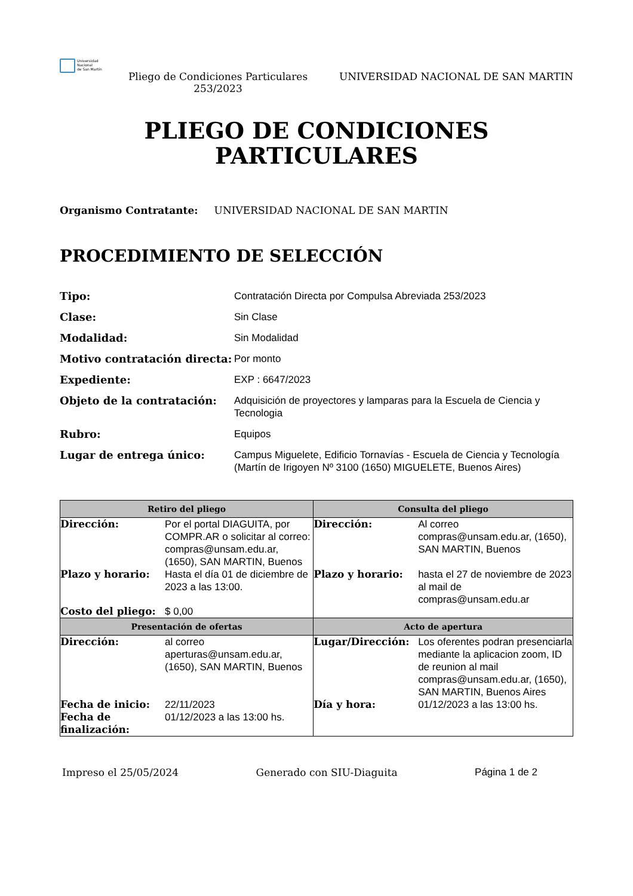Universidad
Nacional
de San Martín
Pliego de Condiciones Particulares 253/2023
UNIVERSIDAD NACIONAL DE SAN MARTIN
PLIEGO DE CONDICIONES
PARTICULARES
Organismo Contratante: UNIVERSIDAD NACIONAL DE SAN MARTIN
PROCEDIMIENTO DE SELECCIÓN
| Tipo: | Contratación Directa por Compulsa Abreviada 253/2023 |
| Clase: | Sin Clase |
| Modalidad: | Sin Modalidad |
| Motivo contratación directa: | Por monto |
| Expediente: | EXP : 6647/2023 |
| Objeto de la contratación: | Adquisición de proyectores y lamparas para la Escuela de Ciencia y Tecnologia |
| Rubro: | Equipos |
| Lugar de entrega único: | Campus Miguelete, Edificio Tornavías - Escuela de Ciencia y Tecnología (Martín de Irigoyen Nº 3100 (1650) MIGUELETE, Buenos Aires) |
| Retiro del pliego | | Consulta del pliego | |
| --- | --- | --- | --- |
| Dirección: | Por el portal DIAGUITA, por COMPR.AR o solicitar al correo: compras@unsam.edu.ar, (1650), SAN MARTIN, Buenos | Dirección: | Al correo compras@unsam.edu.ar, (1650), SAN MARTIN, Buenos |
| Plazo y horario: | Hasta el día 01 de diciembre de 2023 a las 13:00. | Plazo y horario: | hasta el 27 de noviembre de 2023 al mail de compras@unsam.edu.ar |
| Costo del pliego: | $ 0,00 | | |
| Presentación de ofertas | | Acto de apertura | |
| Dirección: | al correo aperturas@unsam.edu.ar, (1650), SAN MARTIN, Buenos | Lugar/Dirección: | Los oferentes podran presenciarla mediante la aplicacion zoom, ID de reunion al mail compras@unsam.edu.ar, (1650), SAN MARTIN, Buenos Aires |
| Fecha de inicio: | 22/11/2023 | Día y hora: | 01/12/2023 a las 13:00 hs. |
| Fecha de finalización: | 01/12/2023 a las 13:00 hs. | | |
Impreso el 25/05/2024 Generado con SIU-Diaguita Página 1 de 2